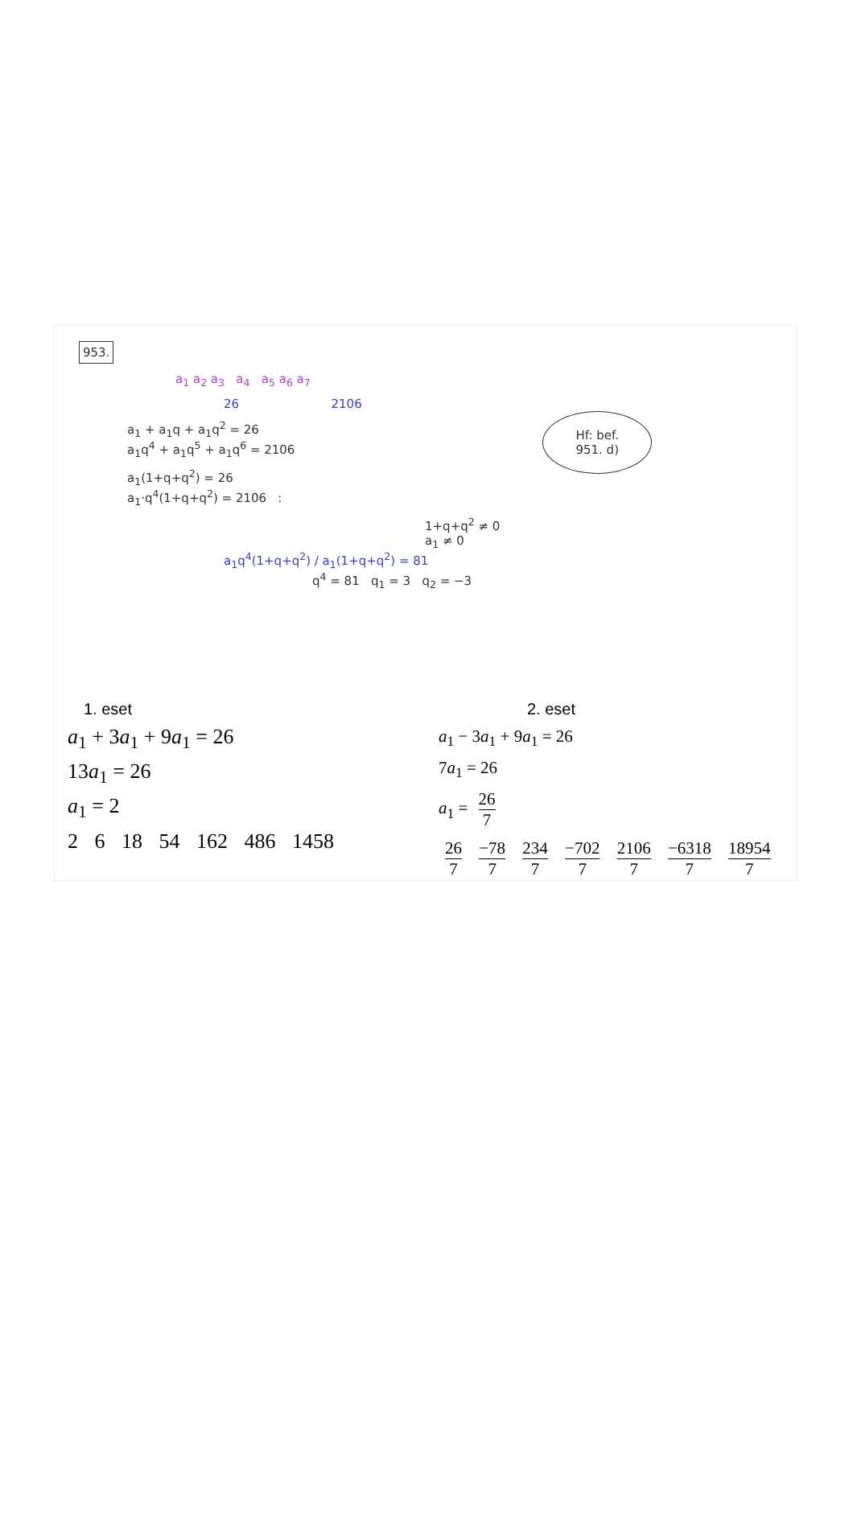953.
a<sub>1</sub> a<sub>2</sub> a<sub>3</sub> a<sub>4</sub> a<sub>5</sub> a<sub>6</sub> a<sub>7</sub>
26 2106
Hf: bef.
951. d)
a<sub>1</sub> + a<sub>1</sub>q + a<sub>1</sub>q<sup>2</sup> = 26
a<sub>1</sub>q<sup>4</sup> + a<sub>1</sub>q<sup>5</sup> + a<sub>1</sub>q<sup>6</sup> = 2106
a<sub>1</sub>(1+q+q<sup>2</sup>) = 26
a<sub>1</sub>·q<sup>4</sup>(1+q+q<sup>2</sup>) = 2106 :
1+q+q<sup>2</sup> ≠ 0
a<sub>1</sub> ≠ 0
a<sub>1</sub>q<sup>4</sup>(1+q+q<sup>2</sup>) / a<sub>1</sub>(1+q+q<sup>2</sup>) = 81
q<sup>4</sup> = 81 q<sub>1</sub> = 3 q<sub>2</sub> = −3
1. eset
a<sub>1</sub> + 3a<sub>1</sub> + 9a<sub>1</sub> = 26
13a<sub>1</sub> = 26
a<sub>1</sub> = 2
2 6 18 54 162 486 1458
2. eset
a<sub>1</sub> − 3a<sub>1</sub> + 9a<sub>1</sub> = 26
7a<sub>1</sub> = 26
a<sub>1</sub> = 26 7
26 7 −78 7 234 7 −702 7 2106 7 −6318 7 18954 7